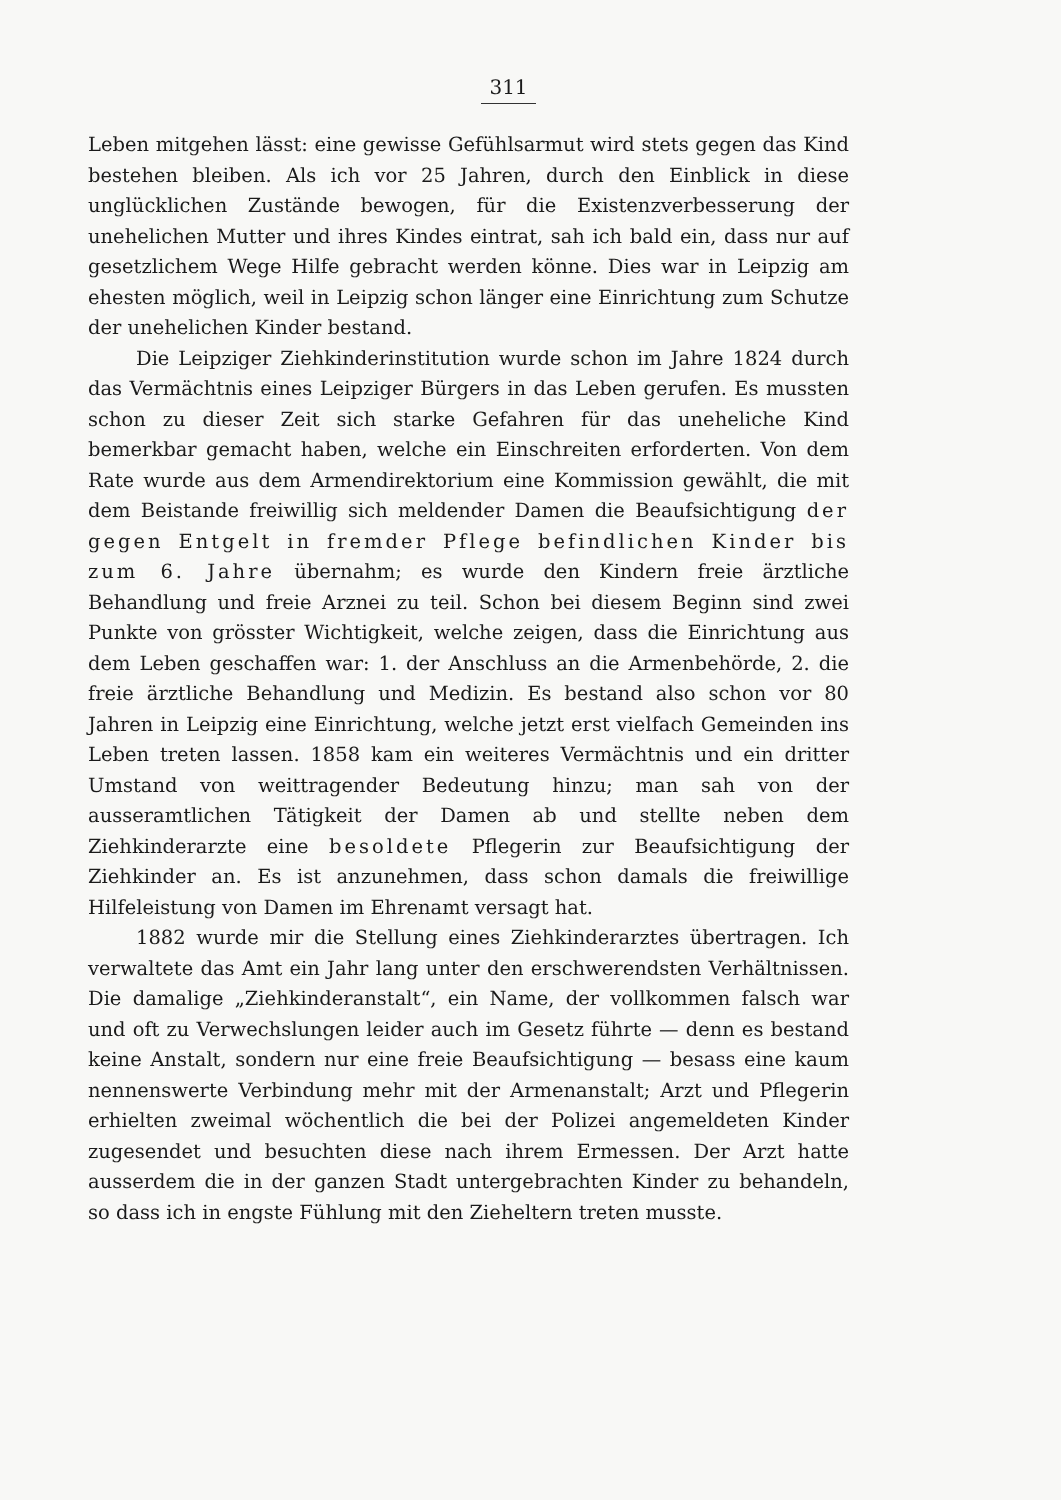311
Leben mitgehen lässt: eine gewisse Gefühlsarmut wird stets gegen das Kind bestehen bleiben. Als ich vor 25 Jahren, durch den Einblick in diese unglücklichen Zustände bewogen, für die Existenzverbesserung der unehelichen Mutter und ihres Kindes eintrat, sah ich bald ein, dass nur auf gesetzlichem Wege Hilfe gebracht werden könne. Dies war in Leipzig am ehesten möglich, weil in Leipzig schon länger eine Einrichtung zum Schutze der unehelichen Kinder bestand.
Die Leipziger Ziehkinderinstitution wurde schon im Jahre 1824 durch das Vermächtnis eines Leipziger Bürgers in das Leben gerufen. Es mussten schon zu dieser Zeit sich starke Gefahren für das uneheliche Kind bemerkbar gemacht haben, welche ein Einschreiten erforderten. Von dem Rate wurde aus dem Armendirektorium eine Kommission gewählt, die mit dem Beistande freiwillig sich meldender Damen die Beaufsichtigung der gegen Entgelt in fremder Pflege befindlichen Kinder bis zum 6. Jahre übernahm; es wurde den Kindern freie ärztliche Behandlung und freie Arznei zu teil. Schon bei diesem Beginn sind zwei Punkte von grösster Wichtigkeit, welche zeigen, dass die Einrichtung aus dem Leben geschaffen war: 1. der Anschluss an die Armenbehörde, 2. die freie ärztliche Behandlung und Medizin. Es bestand also schon vor 80 Jahren in Leipzig eine Einrichtung, welche jetzt erst vielfach Gemeinden ins Leben treten lassen. 1858 kam ein weiteres Vermächtnis und ein dritter Umstand von weittragender Bedeutung hinzu; man sah von der ausseramtlichen Tätigkeit der Damen ab und stellte neben dem Ziehkinderarzte eine besoldete Pflegerin zur Beaufsichtigung der Ziehkinder an. Es ist anzunehmen, dass schon damals die freiwillige Hilfeleistung von Damen im Ehrenamt versagt hat.
1882 wurde mir die Stellung eines Ziehkinderarztes übertragen. Ich verwaltete das Amt ein Jahr lang unter den erschwerendsten Verhältnissen. Die damalige „Ziehkinderanstalt“, ein Name, der vollkommen falsch war und oft zu Verwechslungen leider auch im Gesetz führte — denn es bestand keine Anstalt, sondern nur eine freie Beaufsichtigung — besass eine kaum nennenswerte Verbindung mehr mit der Armenanstalt; Arzt und Pflegerin erhielten zweimal wöchentlich die bei der Polizei angemeldeten Kinder zugesendet und besuchten diese nach ihrem Ermessen. Der Arzt hatte ausserdem die in der ganzen Stadt untergebrachten Kinder zu behandeln, so dass ich in engste Fühlung mit den Zieheltern treten musste.